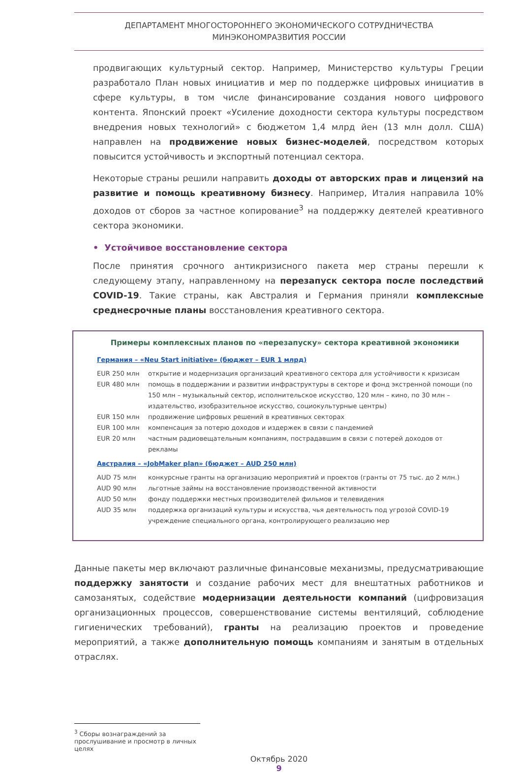ДЕПАРТАМЕНТ МНОГОСТОРОННЕГО ЭКОНОМИЧЕСКОГО СОТРУДНИЧЕСТВА
МИНЭКОНОМРАЗВИТИЯ РОССИИ
продвигающих культурный сектор. Например, Министерство культуры Греции разработало План новых инициатив и мер по поддержке цифровых инициатив в сфере культуры, в том числе финансирование создания нового цифрового контента. Японский проект «Усиление доходности сектора культуры посредством внедрения новых технологий» с бюджетом 1,4 млрд йен (13 млн долл. США) направлен на продвижение новых бизнес-моделей, посредством которых повысится устойчивость и экспортный потенциал сектора.
Некоторые страны решили направить доходы от авторских прав и лицензий на развитие и помощь креативному бизнесу. Например, Италия направила 10% доходов от сборов за частное копирование<sup>3</sup> на поддержку деятелей креативного сектора экономики.
• Устойчивое восстановление сектора
После принятия срочного антикризисного пакета мер страны перешли к следующему этапу, направленному на перезапуск сектора после последствий COVID-19. Такие страны, как Австралия и Германия приняли комплексные среднесрочные планы восстановления креативного сектора.
Примеры комплексных планов по «перезапуску» сектора креативной экономики
Германия – «Neu Start initiative» (бюджет – EUR 1 млрд)
| EUR 250 млн | открытие и модернизация организаций креативного сектора для устойчивости к кризисам |
| EUR 480 млн | помощь в поддержании и развитии инфраструктуры в секторе и фонд экстренной помощи (по 150 млн – музыкальный сектор, исполнительское искусство, 120 млн – кино, по 30 млн – издательство, изобразительное искусство, социокультурные центры) |
| EUR 150 млн | продвижение цифровых решений в креативных секторах |
| EUR 100 млн | компенсация за потерю доходов и издержек в связи с пандемией |
| EUR 20 млн | частным радиовещательным компаниям, пострадавшим в связи с потерей доходов от рекламы |
Австралия – «JobMaker plan» (бюджет – AUD 250 млн)
| AUD 75 млн | конкурсные гранты на организацию мероприятий и проектов (гранты от 75 тыс. до 2 млн.) |
| AUD 90 млн | льготные займы на восстановление производственной активности |
| AUD 50 млн | фонду поддержки местных производителей фильмов и телевидения |
| AUD 35 млн | поддержка организаций культуры и искусства, чья деятельность под угрозой COVID-19 учреждение специального органа, контролирующего реализацию мер |
Данные пакеты мер включают различные финансовые механизмы, предусматривающие поддержку занятости и создание рабочих мест для внештатных работников и самозанятых, содействие модернизации деятельности компаний (цифровизация организационных процессов, совершенствование системы вентиляций, соблюдение гигиенических требований), гранты на реализацию проектов и проведение мероприятий, а также дополнительную помощь компаниям и занятым в отдельных отраслях.
<sup>3</sup> Сборы вознаграждений за прослушивание и просмотр в личных целях
Октябрь 2020
9